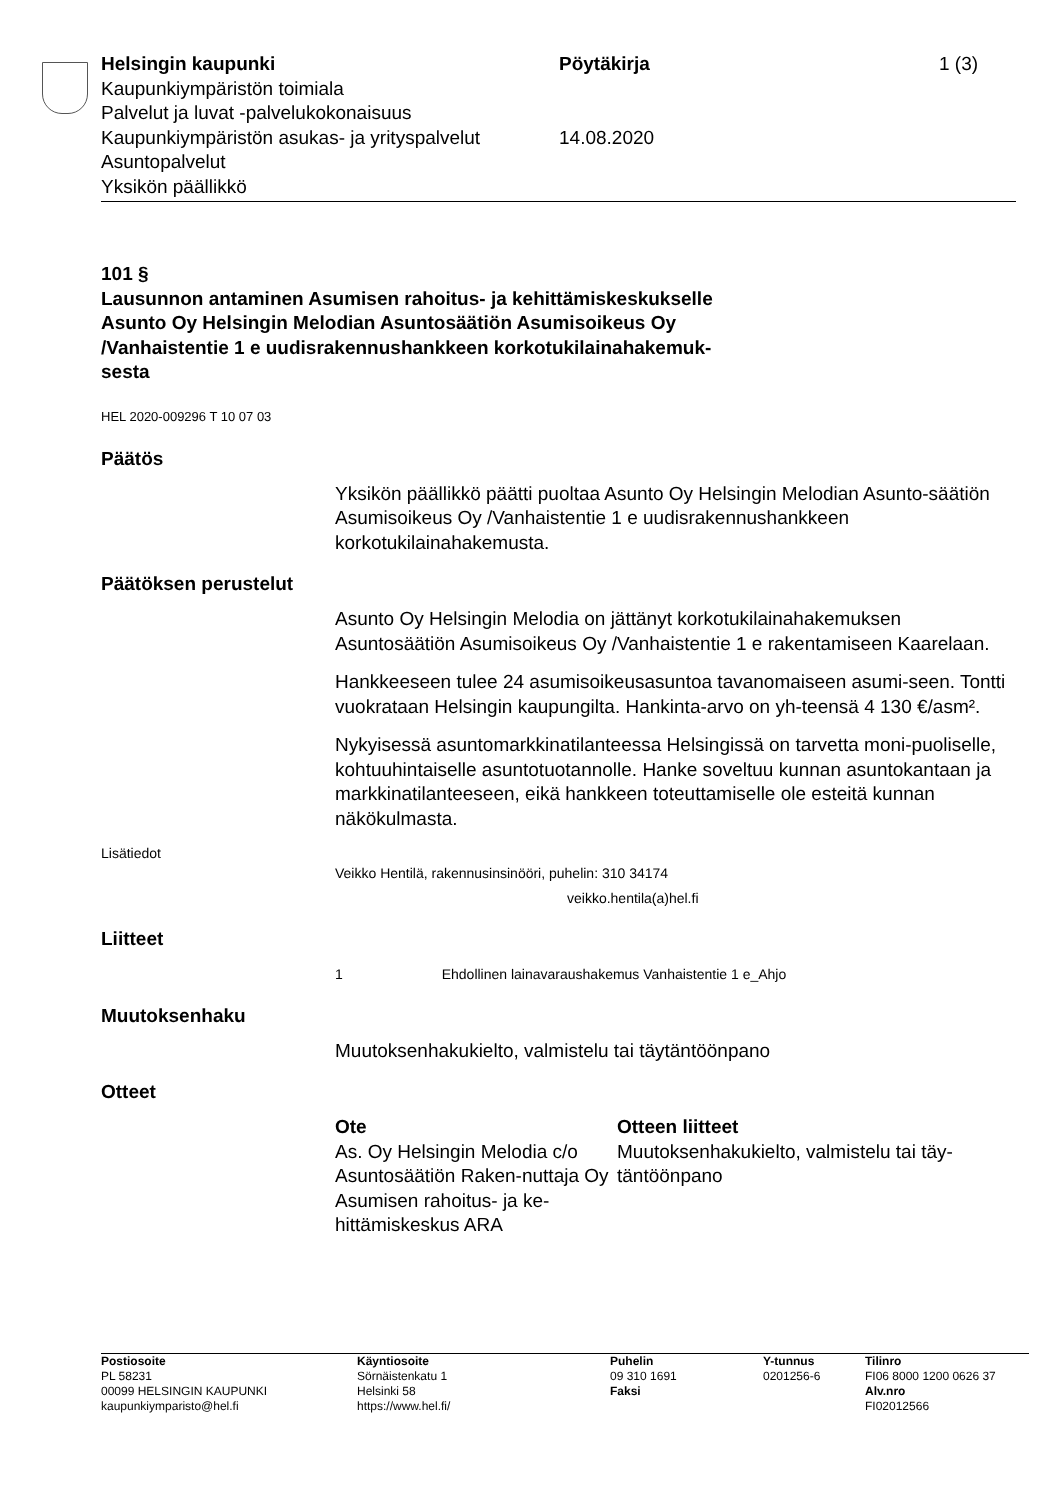Helsingin kaupunki
Kaupunkiympäristön toimiala
Palvelut ja luvat -palvelukokonaisuus
Kaupunkiympäristön asukas- ja yrityspalvelut
Asuntopalvelut
Yksikön päällikkö
Pöytäkirja
14.08.2020
1 (3)
101 §
Lausunnon antaminen Asumisen rahoitus- ja kehittämiskeskukselle
Asunto Oy Helsingin Melodian Asuntosäätiön Asumisoikeus Oy
/Vanhaistentie 1 e uudisrakennushankkeen korkotukilainahakemuk-
sesta
HEL 2020-009296 T 10 07 03
Päätös
Yksikön päällikkö päätti puoltaa Asunto Oy Helsingin Melodian Asunto-säätiön Asumisoikeus Oy /Vanhaistentie 1 e uudisrakennushankkeen korkotukilainahakemusta.
Päätöksen perustelut
Asunto Oy Helsingin Melodia on jättänyt korkotukilainahakemuksen Asuntosäätiön Asumisoikeus Oy /Vanhaistentie 1 e rakentamiseen Kaarelaan.
Hankkeeseen tulee 24 asumisoikeusasuntoa tavanomaiseen asumi-seen. Tontti vuokrataan Helsingin kaupungilta. Hankinta-arvo on yh-teensä 4 130 €/asm².
Nykyisessä asuntomarkkinatilanteessa Helsingissä on tarvetta moni-puoliselle, kohtuuhintaiselle asuntotuotannolle. Hanke soveltuu kunnan asuntokantaan ja markkinatilanteeseen, eikä hankkeen toteuttamiselle ole esteitä kunnan näkökulmasta.
Lisätiedot
Veikko Hentilä, rakennusinsinööri, puhelin: 310 34174
veikko.hentila(a)hel.fi
Liitteet
1 Ehdollinen lainavaraushakemus Vanhaistentie 1 e_Ahjo
Muutoksenhaku
Muutoksenhakukielto, valmistelu tai täytäntöönpano
Otteet
Ote
As. Oy Helsingin Melodia c/o Asuntosäätiön Raken-nuttaja Oy
Asumisen rahoitus- ja ke-hittämiskeskus ARA
Otteen liitteet
Muutoksenhakukielto, valmistelu tai täy-täntöönpano
Postiosoite
PL 58231
00099 HELSINGIN KAUPUNKI
kaupunkiymparisto@hel.fi
Käyntiosoite
Sörnäistenkatu 1
Helsinki 58
https://www.hel.fi/
Puhelin
09 310 1691
Faksi
Y-tunnus
0201256-6
Tilinro
FI06 8000 1200 0626 37
Alv.nro
FI02012566